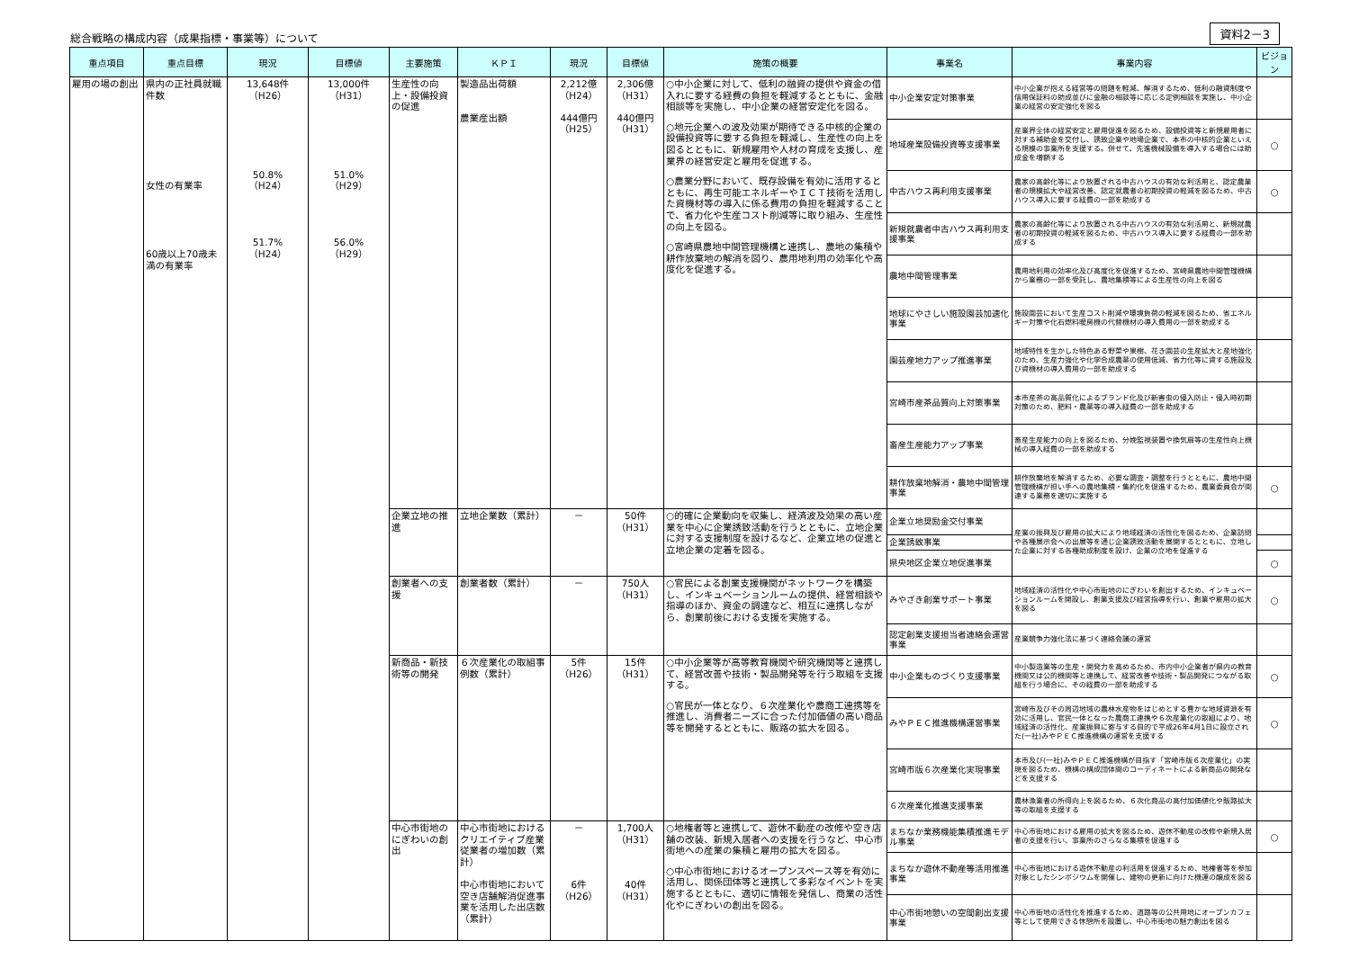総合戦略の構成内容（成果指標・事業等）について 資料2－3
| 重点項目 | 重点目標 | 現況 | 目標値 | 主要施策 | ＫＰＩ | 現況 | 目標値 | 施策の概要 | 事業名 | 事業内容 | ビジョン |
| --- | --- | --- | --- | --- | --- | --- | --- | --- | --- | --- | --- |
| 雇用の場の創出 | 県内の正社員就職件数 女性の有業率 60歳以上70歳未満の有業率 | 13,648件 （H26） 50.8% （H24） 51.7% （H24） | 13,000件 （H31） 51.0% （H29） 56.0% （H29） | 生産性の向上・設備投資の促進 | 製造品出荷額 農業産出額 | 2,212億 （H24） 444億円 （H25） | 2,306億 （H31） 440億円 （H31） | ○中小企業に対して、低利の融資の提供や資金の借入れに要する経費の負担を軽減するとともに、金融相談等を実施し、中小企業の経営安定化を図る。 ○地元企業への波及効果が期待できる中核的企業の設備投資等に要する負担を軽減し、生産性の向上を図るとともに、新規雇用や人材の育成を支援し、産業界の経営安定と雇用を促進する。 ○農業分野において、既存設備を有効に活用するとともに、再生可能エネルギーやＩＣＴ技術を活用した資機材等の導入に係る費用の負担を軽減することで、省力化や生産コスト削減等に取り組み、生産性の向上を図る。 ○宮崎県農地中間管理機構と連携し、農地の集積や耕作放棄地の解消を図り、農用地利用の効率化や高度化を促進する。 | 中小企業安定対策事業 | 中小企業が抱える経営等の問題を軽減、解消するため、低利の融資制度や信用保証料の助成並びに金融の相談等に応じる定例相談を実施し、中小企業の経営の安定強化を図る | |
| | | | | | | | | | 地域産業設備投資等支援事業 | 産業界全体の経営安定と雇用促進を図るため、設備投資等と新規雇用者に対する補助金を交付し、誘致企業や地場企業で、本市の中核的企業といえる規模の事業所を支援する。併せて、先進機械設備を導入する場合には助成金を増額する | ○ |
| | | | | | | | | | 中古ハウス再利用支援事業 | 農家の高齢化等により放置される中古ハウスの有効な利活用と、認定農業者の規模拡大や経営改善、認定就農者の初期投資の軽減を図るため、中古ハウス導入に要する経費の一部を助成する | ○ |
| | | | | | | | | | 新規就農者中古ハウス再利用支援事業 | 農家の高齢化等により放置される中古ハウスの有効な利活用と、新規就農者の初期投資の軽減を図るため、中古ハウス導入に要する経費の一部を助成する | |
| | | | | | | | | | 農地中間管理事業 | 農用地利用の効率化及び高度化を促進するため、宮崎県農地中間管理機構から業務の一部を受託し、農地集積等による生産性の向上を図る | |
| | | | | | | | | | 地球にやさしい施設園芸加速化事業 | 施設園芸において生産コスト削減や環境負荷の軽減を図るため、省エネルギー対策や化石燃料暖房機の代替機材の導入費用の一部を助成する | |
| | | | | | | | | | 園芸産地力アップ推進事業 | 地域特性を生かした特色ある野菜や果樹、花き園芸の生産拡大と産地強化のため、生産力強化や化学合成農薬の使用低減、省力化等に資する施設及び資機材の導入費用の一部を助成する | |
| | | | | | | | | | 宮崎市産茶品質向上対策事業 | 本市産茶の高品質化によるブランド化及び新害虫の侵入防止・侵入時初期対策のため、肥料・農薬等の導入経費の一部を助成する | |
| | | | | | | | | | 畜産生産能力アップ事業 | 畜産生産能力の向上を図るため、分娩監視装置や換気扇等の生産性向上機械の導入経費の一部を助成する | |
| | | | | | | | | | 耕作放棄地解消・農地中間管理事業 | 耕作放棄地を解消するため、必要な調査・調整を行うとともに、農地中間管理機構が担い手への農地集積・集約化を促進するため、農業委員会が関連する業務を適切に実施する | ○ |
| | | | | 企業立地の推進 | 立地企業数（累計） | － | 50件 （H31） | ○的確に企業動向を収集し、経済波及効果の高い産業を中心に企業誘致活動を行うとともに、立地企業に対する支援制度を設けるなど、企業立地の促進と立地企業の定着を図る。 | 企業立地奨励金交付事業 | 産業の振興及び雇用の拡大により地域経済の活性化を図るため、企業訪問や各種展示会への出展等を通じ企業誘致活動を展開するとともに、立地した企業に対する各種助成制度を設け、企業の立地を促進する | |
| | | | | | | | | | 企業誘致事業 | | |
| | | | | | | | | | 県央地区企業立地促進事業 | | ○ |
| | | | | 創業者への支援 | 創業者数（累計） | － | 750人 （H31） | ○官民による創業支援機関がネットワークを構築し、インキュベーションルームの提供、経営相談や指導のほか、資金の調達など、相互に連携しながら、創業前後における支援を実施する。 | みやざき創業サポート事業 | 地域経済の活性化や中心市街地のにぎわいを創出するため、インキュベーションルームを開設し、創業支援及び経営指導を行い、創業や雇用の拡大を図る | ○ |
| | | | | | | | | | 認定創業支援担当者連絡会運営事業 | 産業競争力強化法に基づく連絡会議の運営 | |
| | | | | 新商品・新技術等の開発 | ６次産業化の取組事例数（累計） | 5件 （H26） | 15件 （H31） | ○中小企業等が高等教育機関や研究機関等と連携して、経営改善や技術・製品開発等を行う取組を支援する。 ○官民が一体となり、６次産業化や農商工連携等を推進し、消費者ニーズに合った付加価値の高い商品等を開発するとともに、販路の拡大を図る。 | 中小企業ものづくり支援事業 | 中小製造業等の生産・開発力を高めるため、市内中小企業者が県内の教育機関又は公的機関等と連携して、経営改善や技術・製品開発につながる取組を行う場合に、その経費の一部を助成する | ○ |
| | | | | | | | | | みやＰＥＣ推進機構運営事業 | 宮崎市及びその周辺地域の農林水産物をはじめとする豊かな地域資源を有効に活用し、官民一体となった農商工連携や６次産業化の取組により、地域経済の活性化、産業振興に寄与する目的で平成26年4月1日に設立された(一社)みやＰＥＣ推進機構の運営を支援する | ○ |
| | | | | | | | | | 宮崎市版６次産業化実現事業 | 本市及び(一社)みやＰＥＣ推進機構が目指す「宮崎市版６次産業化」の実現を図るため、機構の構成団体間のコーディネートによる新商品の開発などを支援する | |
| | | | | | | | | | ６次産業化推進支援事業 | 農林漁業者の所得向上を図るため、６次化商品の高付加価値化や販路拡大等の取組を支援する | |
| | | | | 中心市街地のにぎわいの創出 | 中心市街地におけるクリエイティブ産業従業者の増加数（累計） 中心市街地において空き店舗解消促進事業を活用した出店数（累計） | － 6件 （H26） | 1,700人 （H31） 40件 （H31） | ○地権者等と連携して、遊休不動産の改修や空き店舗の改装、新規入居者への支援を行うなど、中心市街地への産業の集積と雇用の拡大を図る。 ○中心市街地におけるオープンスペース等を有効に活用し、関係団体等と連携して多彩なイベントを実施するとともに、適切に情報を発信し、商業の活性化やにぎわいの創出を図る。 | まちなか業務機能集積推進モデル事業 | 中心市街地における雇用の拡大を図るため、遊休不動産の改修や新規入居者の支援を行い、事業所のさらなる集積を促進する | ○ |
| | | | | | | | | | まちなか遊休不動産等活用推進事業 | 中心市街地における遊休不動産の利活用を促進するため、地権者等を参加対象としたシンポジウムを開催し、建物の更新に向けた機運の醸成を図る | |
| | | | | | | | | | 中心市街地憩いの空間創出支援事業 | 中心市街地の活性化を推進するため、道路等の公共用地にオープンカフェ等として使用できる休憩所を設置し、中心市街地の魅力創出を図る | |